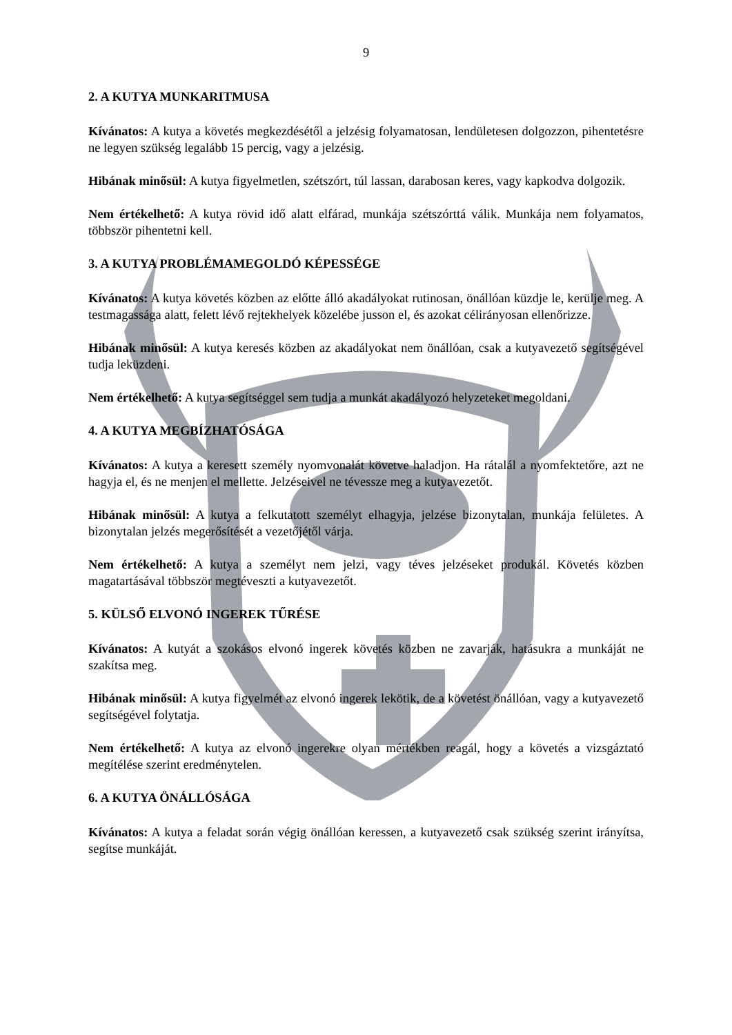9
2. A KUTYA MUNKARITMUSA
Kívánatos: A kutya a követés megkezdésétől a jelzésig folyamatosan, lendületesen dolgozzon, pihentetésre ne legyen szükség legalább 15 percig, vagy a jelzésig.
Hibának minősül: A kutya figyelmetlen, szétszórt, túl lassan, darabosan keres, vagy kapkodva dolgozik.
Nem értékelhető: A kutya rövid idő alatt elfárad, munkája szétszórttá válik. Munkája nem folyamatos, többször pihentetni kell.
3. A KUTYA PROBLÉMAMEGOLDÓ KÉPESSÉGE
Kívánatos: A kutya követés közben az előtte álló akadályokat rutinosan, önállóan küzdje le, kerülje meg. A testmagassága alatt, felett lévő rejtekhelyek közelébe jusson el, és azokat célirányosan ellenőrizze.
Hibának minősül: A kutya keresés közben az akadályokat nem önállóan, csak a kutyavezető segítségével tudja leküzdeni.
Nem értékelhető: A kutya segítséggel sem tudja a munkát akadályozó helyzeteket megoldani.
4. A KUTYA MEGBÍZHATÓSÁGA
Kívánatos: A kutya a keresett személy nyomvonalát követve haladjon. Ha rátalál a nyomfektetőre, azt ne hagyja el, és ne menjen el mellette. Jelzéseivel ne tévessze meg a kutyavezetőt.
Hibának minősül: A kutya a felkutatott személyt elhagyja, jelzése bizonytalan, munkája felületes. A bizonytalan jelzés megerősítését a vezetőjétől várja.
Nem értékelhető: A kutya a személyt nem jelzi, vagy téves jelzéseket produkál. Követés közben magatartásával többször megtéveszti a kutyavezetőt.
5. KÜLSŐ ELVONÓ INGEREK TŰRÉSE
Kívánatos: A kutyát a szokásos elvonó ingerek követés közben ne zavarják, hatásukra a munkáját ne szakítsa meg.
Hibának minősül: A kutya figyelmét az elvonó ingerek lekötik, de a követést önállóan, vagy a kutyavezető segítségével folytatja.
Nem értékelhető: A kutya az elvonó ingerekre olyan mértékben reagál, hogy a követés a vizsgáztató megítélése szerint eredménytelen.
6. A KUTYA ÖNÁLLÓSÁGA
Kívánatos: A kutya a feladat során végig önállóan keressen, a kutyavezető csak szükség szerint irányítsa, segítse munkáját.